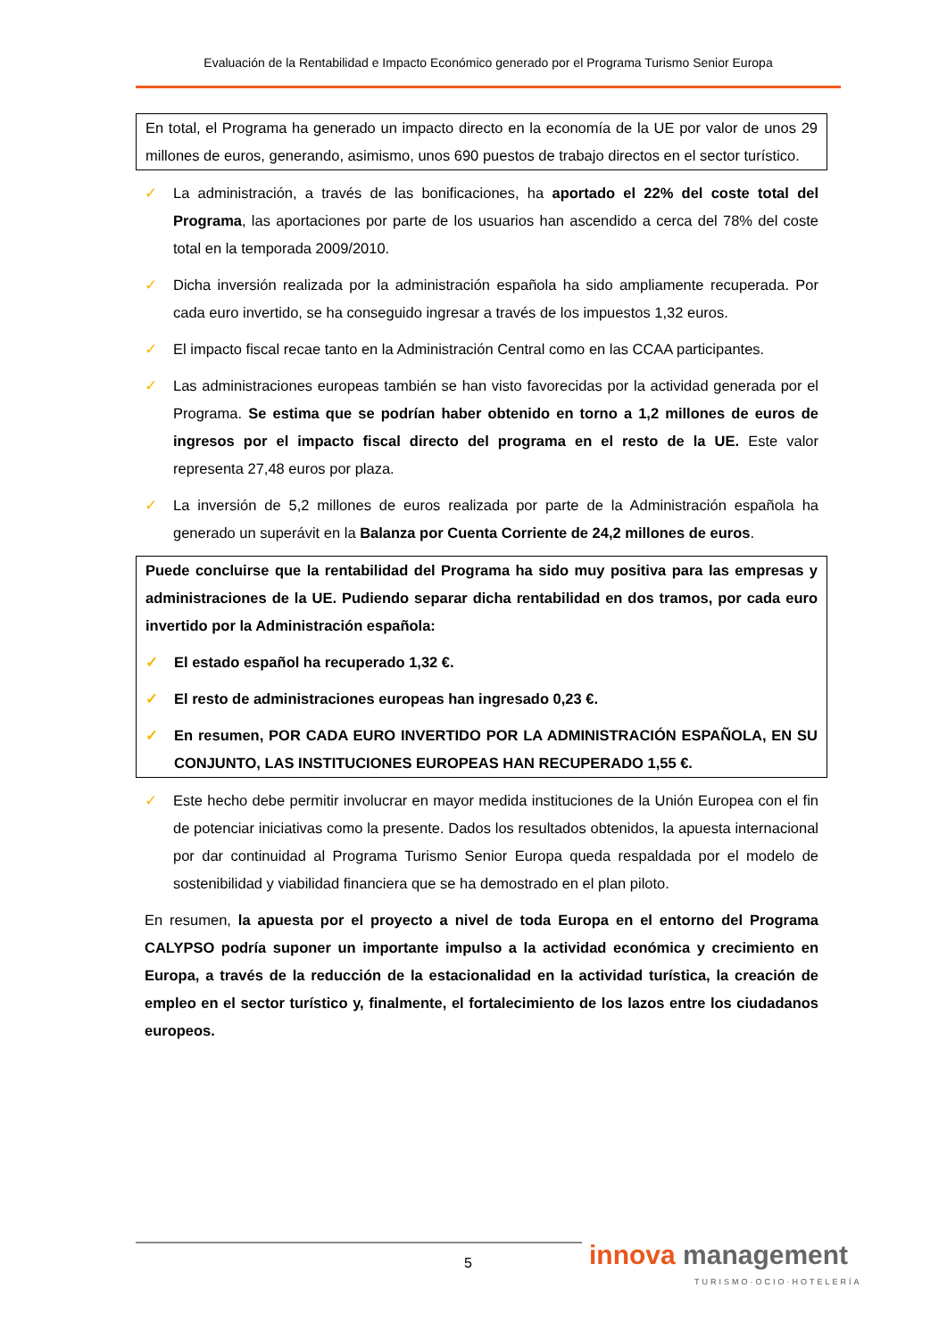Evaluación de la Rentabilidad e Impacto Económico generado por el Programa Turismo Senior Europa
En total, el Programa ha generado un impacto directo en la economía de la UE por valor de unos 29 millones de euros, generando, asimismo, unos 690 puestos de trabajo directos en el sector turístico.
✓ La administración, a través de las bonificaciones, ha aportado el 22% del coste total del Programa, las aportaciones por parte de los usuarios han ascendido a cerca del 78% del coste total en la temporada 2009/2010.
✓ Dicha inversión realizada por la administración española ha sido ampliamente recuperada. Por cada euro invertido, se ha conseguido ingresar a través de los impuestos 1,32 euros.
✓ El impacto fiscal recae tanto en la Administración Central como en las CCAA participantes.
✓ Las administraciones europeas también se han visto favorecidas por la actividad generada por el Programa. Se estima que se podrían haber obtenido en torno a 1,2 millones de euros de ingresos por el impacto fiscal directo del programa en el resto de la UE. Este valor representa 27,48 euros por plaza.
✓ La inversión de 5,2 millones de euros realizada por parte de la Administración española ha generado un superávit en la Balanza por Cuenta Corriente de 24,2 millones de euros.
Puede concluirse que la rentabilidad del Programa ha sido muy positiva para las empresas y administraciones de la UE. Pudiendo separar dicha rentabilidad en dos tramos, por cada euro invertido por la Administración española:
✓ El estado español ha recuperado 1,32 €.
✓ El resto de administraciones europeas han ingresado 0,23 €.
✓ En resumen, POR CADA EURO INVERTIDO POR LA ADMINISTRACIÓN ESPAÑOLA, EN SU CONJUNTO, LAS INSTITUCIONES EUROPEAS HAN RECUPERADO 1,55 €.
✓ Este hecho debe permitir involucrar en mayor medida instituciones de la Unión Europea con el fin de potenciar iniciativas como la presente. Dados los resultados obtenidos, la apuesta internacional por dar continuidad al Programa Turismo Senior Europa queda respaldada por el modelo de sostenibilidad y viabilidad financiera que se ha demostrado en el plan piloto.
En resumen, la apuesta por el proyecto a nivel de toda Europa en el entorno del Programa CALYPSO podría suponer un importante impulso a la actividad económica y crecimiento en Europa, a través de la reducción de la estacionalidad en la actividad turística, la creación de empleo en el sector turístico y, finalmente, el fortalecimiento de los lazos entre los ciudadanos europeos.
5 innova management
TURISMO·OCIO·HOTELERÍA